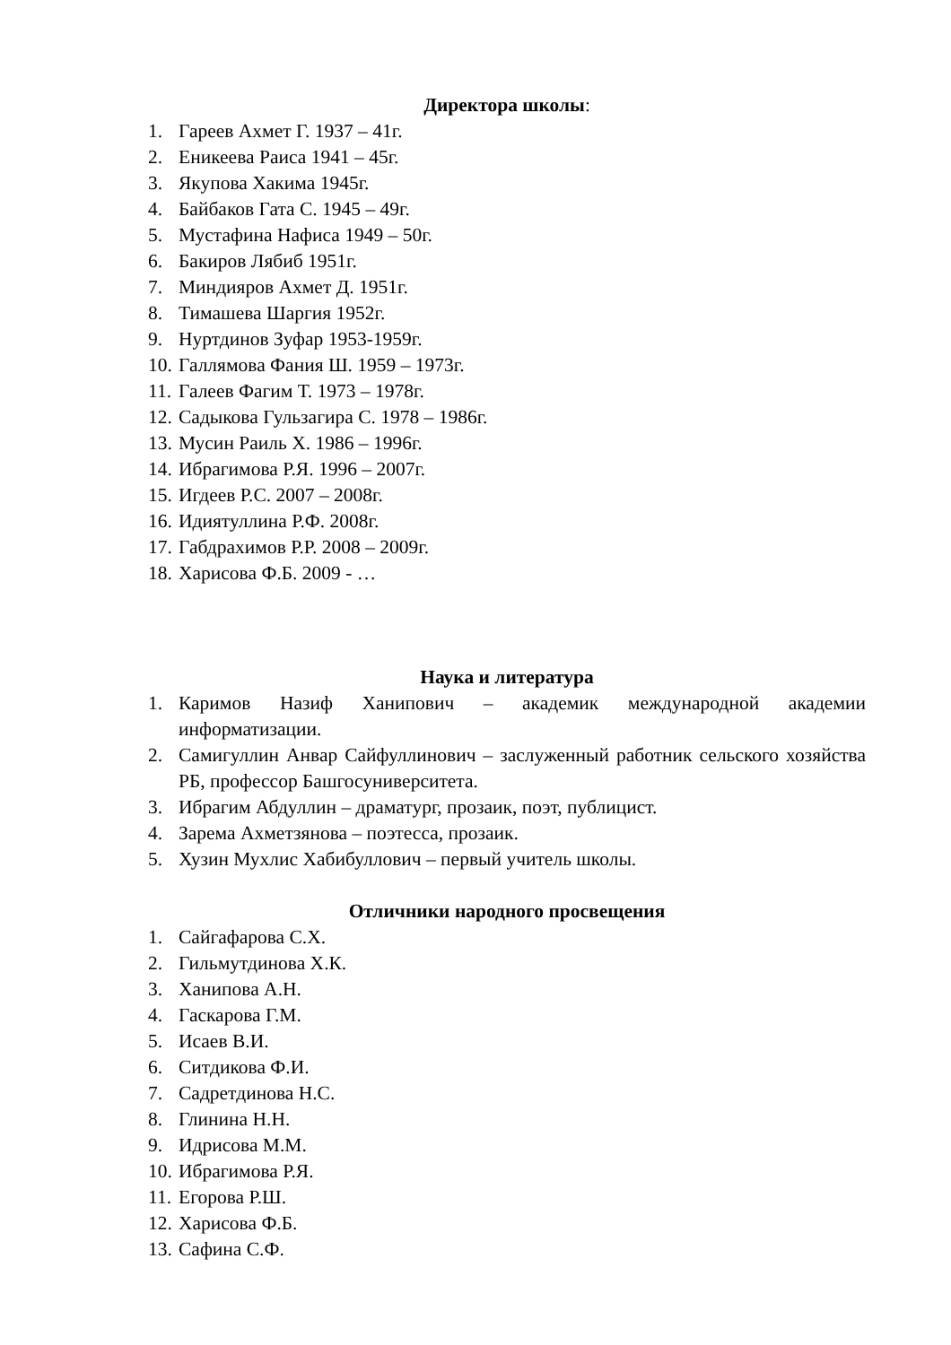Директора школы:
1. Гареев Ахмет Г. 1937 – 41г.
2. Еникеева Раиса 1941 – 45г.
3. Якупова Хакима 1945г.
4. Байбаков Гата С. 1945 – 49г.
5. Мустафина Нафиса 1949 – 50г.
6. Бакиров Лябиб 1951г.
7. Миндияров Ахмет Д. 1951г.
8. Тимашева Шаргия 1952г.
9. Нуртдинов Зуфар 1953-1959г.
10. Галлямова Фания Ш. 1959 – 1973г.
11. Галеев Фагим Т. 1973 – 1978г.
12. Садыкова Гульзагира С. 1978 – 1986г.
13. Мусин Раиль Х. 1986 – 1996г.
14. Ибрагимова Р.Я. 1996 – 2007г.
15. Игдеев Р.С. 2007 – 2008г.
16. Идиятуллина Р.Ф. 2008г.
17. Габдрахимов Р.Р. 2008 – 2009г.
18. Харисова Ф.Б. 2009 - …
Наука и литература
1. Каримов Назиф Ханипович – академик международной академии информатизации.
2. Самигуллин Анвар Сайфуллинович – заслуженный работник сельского хозяйства РБ, профессор Башгосуниверситета.
3. Ибрагим Абдуллин – драматург, прозаик, поэт, публицист.
4. Зарема Ахметзянова – поэтесса, прозаик.
5. Хузин Мухлис Хабибуллович – первый учитель школы.
Отличники народного просвещения
1. Сайгафарова С.Х.
2. Гильмутдинова Х.К.
3. Ханипова А.Н.
4. Гаскарова Г.М.
5. Исаев В.И.
6. Ситдикова Ф.И.
7. Садретдинова Н.С.
8. Глинина Н.Н.
9. Идрисова М.М.
10. Ибрагимова Р.Я.
11. Егорова Р.Ш.
12. Харисова Ф.Б.
13. Сафина С.Ф.